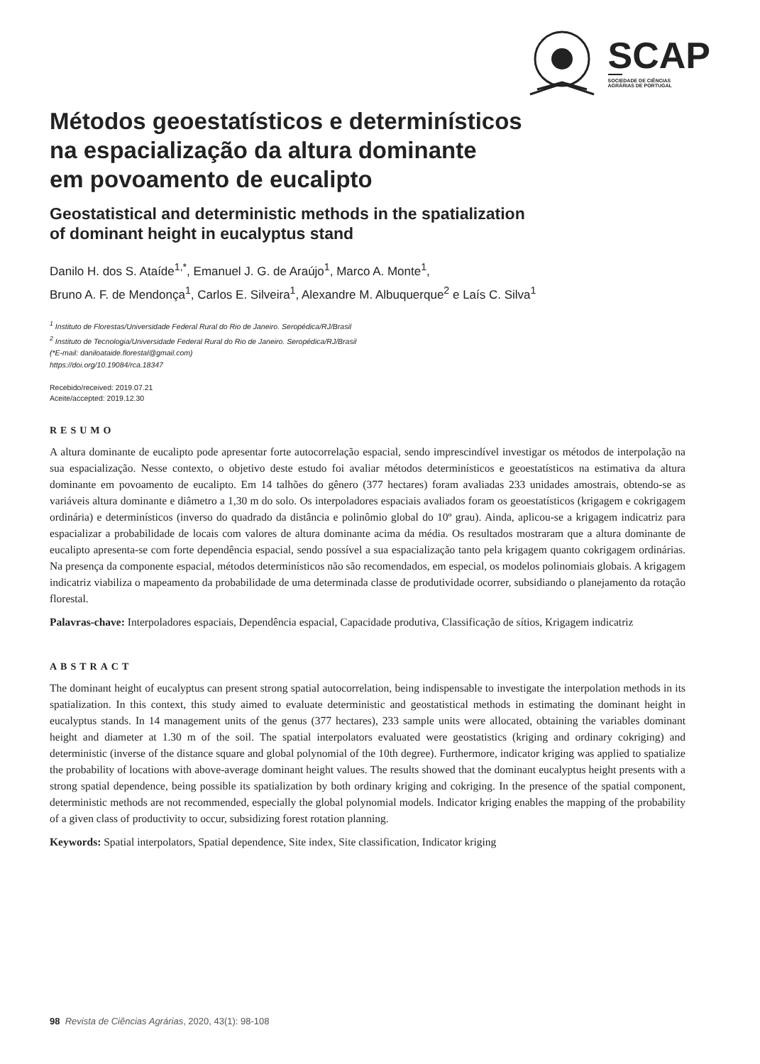SCAP
SOCIEDADE DE CIÊNCIAS
AGRÁRIAS DE PORTUGAL
Métodos geoestatísticos e determinísticos
na espacialização da altura dominante
em povoamento de eucalipto
Geostatistical and deterministic methods in the spatialization
of dominant height in eucalyptus stand
Danilo H. dos S. Ataíde<sup>1,*</sup>, Emanuel J. G. de Araújo<sup>1</sup>, Marco A. Monte<sup>1</sup>,
Bruno A. F. de Mendonça<sup>1</sup>, Carlos E. Silveira<sup>1</sup>, Alexandre M. Albuquerque<sup>2</sup> e Laís C. Silva<sup>1</sup>
<sup>1</sup> Instituto de Florestas/Universidade Federal Rural do Rio de Janeiro. Seropédica/RJ/Brasil
<sup>2</sup> Instituto de Tecnologia/Universidade Federal Rural do Rio de Janeiro. Seropédica/RJ/Brasil
(*E-mail: daniloataide.florestal@gmail.com)
https://doi.org/10.19084/rca.18347
Recebido/received: 2019.07.21
Aceite/accepted: 2019.12.30
RESUMO
A altura dominante de eucalipto pode apresentar forte autocorrelação espacial, sendo imprescindível investigar os métodos de interpolação na sua espacialização. Nesse contexto, o objetivo deste estudo foi avaliar métodos determinísticos e geoestatísticos na estimativa da altura dominante em povoamento de eucalipto. Em 14 talhões do gênero (377 hectares) foram avaliadas 233 unidades amostrais, obtendo-se as variáveis altura dominante e diâmetro a 1,30 m do solo. Os interpoladores espaciais avaliados foram os geoestatísticos (krigagem e cokrigagem ordinária) e determinísticos (inverso do quadrado da distância e polinômio global do 10º grau). Ainda, aplicou-se a krigagem indicatriz para espacializar a probabilidade de locais com valores de altura dominante acima da média. Os resultados mostraram que a altura dominante de eucalipto apresenta-se com forte dependência espacial, sendo possível a sua espacialização tanto pela krigagem quanto cokrigagem ordinárias. Na presença da componente espacial, métodos determinísticos não são recomendados, em especial, os modelos polinomiais globais. A krigagem indicatriz viabiliza o mapeamento da probabilidade de uma determinada classe de produtividade ocorrer, subsidiando o planejamento da rotação florestal.
Palavras-chave: Interpoladores espaciais, Dependência espacial, Capacidade produtiva, Classificação de sítios, Krigagem indicatriz
ABSTRACT
The dominant height of eucalyptus can present strong spatial autocorrelation, being indispensable to investigate the interpolation methods in its spatialization. In this context, this study aimed to evaluate deterministic and geostatistical methods in estimating the dominant height in eucalyptus stands. In 14 management units of the genus (377 hectares), 233 sample units were allocated, obtaining the variables dominant height and diameter at 1.30 m of the soil. The spatial interpolators evaluated were geostatistics (kriging and ordinary cokriging) and deterministic (inverse of the distance square and global polynomial of the 10th degree). Furthermore, indicator kriging was applied to spatialize the probability of locations with above-average dominant height values. The results showed that the dominant eucalyptus height presents with a strong spatial dependence, being possible its spatialization by both ordinary kriging and cokriging. In the presence of the spatial component, deterministic methods are not recommended, especially the global polynomial models. Indicator kriging enables the mapping of the probability of a given class of productivity to occur, subsidizing forest rotation planning.
Keywords: Spatial interpolators, Spatial dependence, Site index, Site classification, Indicator kriging
98 Revista de Ciências Agrárias, 2020, 43(1): 98-108